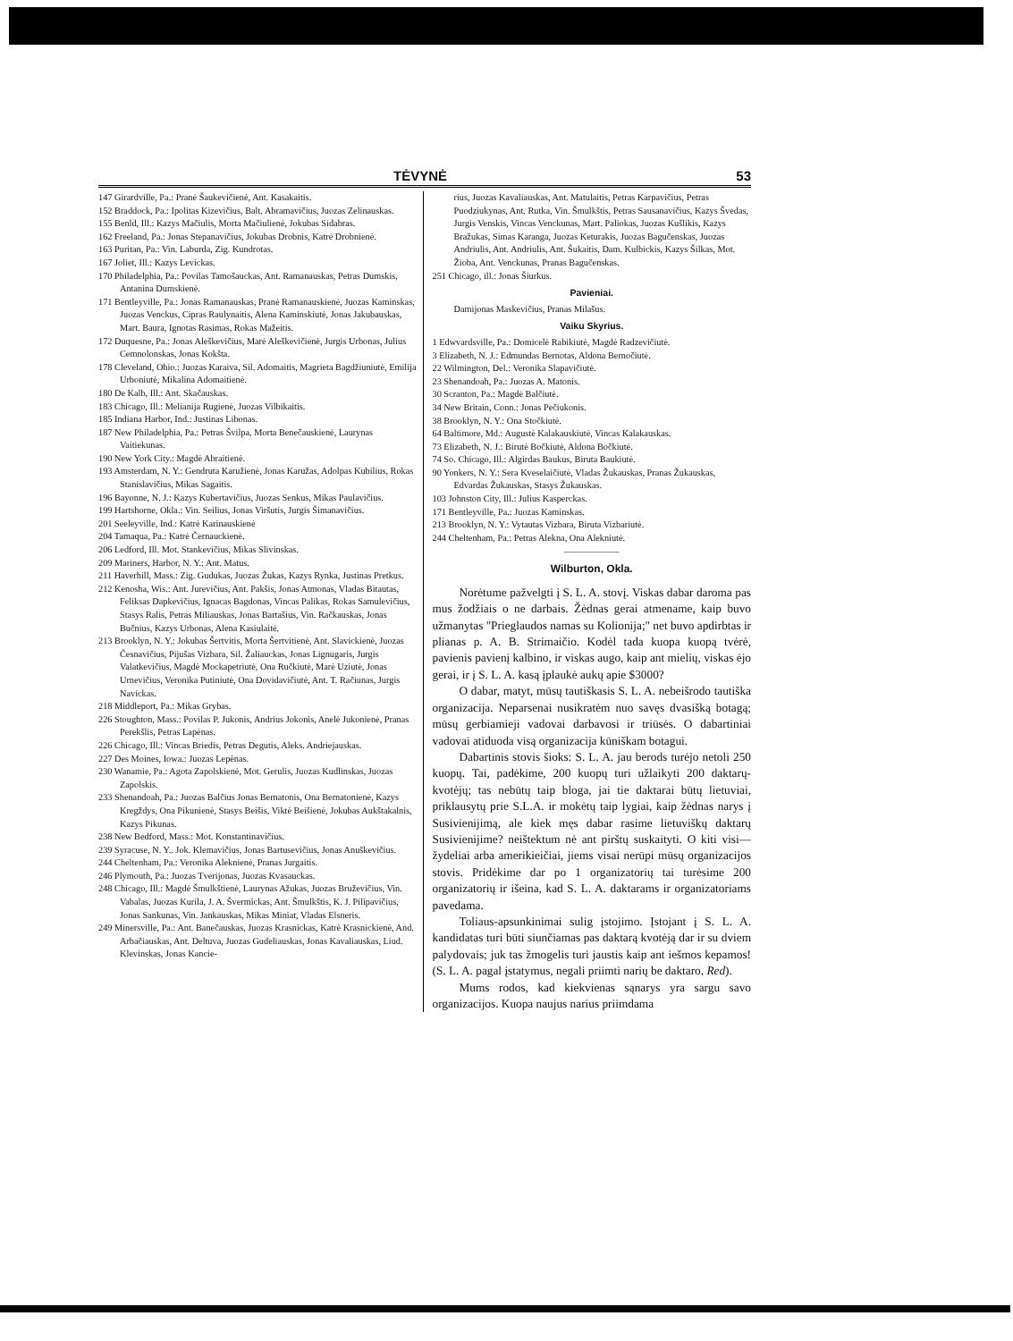TĖVYNĖ 53
147 Girardville, Pa.: Pranė Šaukevičienė, Ant. Kasakaitis.
152 Braddock, Pa.: Ipolitas Kizevičius, Balt. Abramavičius, Juozas Zelinauskas.
155 Benld, Ill.: Kazys Mačiulis, Morta Mačiulienė, Jokubas Sidabras.
162 Freeland, Pa.: Jonas Stepanavičius, Jokubas Drobnis, Katrė Drobnienė.
163 Puritan, Pa.: Vin. Laburda, Zig. Kundrotas.
167 Joliet, Ill.: Kazys Levickas.
170 Philadelphia, Pa.: Povilas Tamošauckas, Ant. Ramanauskas, Petras Dumskis, Antanina Dumskienė.
171 Bentleyville, Pa.: Jonas Ramanauskas, Pranė Ramanauskienė, Juozas Kaminskas, Juozas Venckus, Cipras Raulynaitis, Alena Kaminskiutė, Jonas Jakubauskas, Mart. Baura, Ignotas Rasimas, Rokas Mažeitis.
172 Duquesne, Pa.: Jonas Aleškevičius, Marė Aleškevičienė, Jurgis Urbonas, Julius Cemnolonskas, Jonas Kokšta.
178 Cleveland, Ohio.: Juozas Karaiva, Sil. Adomaitis, Magrieta Bagdžiuniutė, Emilija Urboniutė, Mikalina Adomaitienė.
180 De Kalb, Ill.: Ant. Skačauskas.
183 Chicago, Ill.: Melianija Rugienė, Juozas Vilbikaitis.
185 Indiana Harbor, Ind.: Justinas Libonas.
187 New Philadelphia, Pa.: Petras Švilpa, Morta Benečauskienė, Laurynas Vaitiekunas.
190 New York City.: Magdė Abraitienė.
193 Amsterdam, N. Y.: Gendruta Karužienė, Jonas Karužas, Adolpas Kubilius, Rokas Stanislavičius, Mikas Sagaitis.
196 Bayonne, N. J.: Kazys Kubertavičius, Juozas Senkus, Mikas Paulavičius.
199 Hartshorne, Okla.: Vin. Seilius, Jonas Viršutis, Jurgis Šimanavičius.
201 Seeleyville, Ind.: Katrė Karinauskienė
204 Tamaqua, Pa.: Katrė Černauckienė.
206 Ledford, Ill. Mot. Stankevičius, Mikas Slivinskas.
209 Mariners, Harbor, N. Y.: Ant. Matus.
211 Haverhill, Mass.: Zig. Gudukas, Juozas Žukas, Kazys Rynka, Justinas Pretkus.
212 Kenosha, Wis.: Ant. Jurevičius, Ant. Pakšis, Jonas Atmonas, Vladas Bitautas, Feliksas Dapkevičius, Ignacas Bagdonas, Vincas Palikas, Rokas Samulevičius, Stasys Ralis, Petras Miliauskas, Jonas Bartašius, Vin. Račkauskas, Jonas Bučnius, Kazys Urbonas, Alena Kasiulaitė.
213 Brooklyn, N. Y.: Jokubas Šertvitis, Morta Šertvitienė, Ant. Slavickienė, Juozas Česnavičius, Pijušas Vizbara, Sil. Žaliauckas, Jonas Lignugaris, Jurgis Valatkevičius, Magdė Mockapetriutė, Ona Ručkiutė, Marė Uziutė, Jonas Urnevičius, Veronika Putiniutė, Ona Dovidavičiutė, Ant. T. Račiunas, Jurgis Navickas.
218 Middleport, Pa.: Mikas Grybas.
226 Stoughton, Mass.: Povilas P. Jukonis, Andrius Jokonis, Anelė Jukonienė, Pranas Perekšlis, Petras Lapėnas.
226 Chicago, Ill.: Vincas Briedis, Petras Degutis, Aleks. Andriejauskas.
227 Des Moines, Iowa.: Juozas Lepėnas.
230 Wanamie, Pa.: Agota Zapolskienė, Mot. Gerulis, Juozas Kudlinskas, Juozas Zapolskis.
233 Shenandoah, Pa.: Juozas Balčius Jonas Bernatonis, Ona Bernatonienė, Kazys Kregždys, Ona Pikunienė, Stasys Beišis, Viktė Beišienė, Jokubas Aukštakalnis, Kazys Pikunas.
238 New Bedford, Mass.: Mot. Konstantinavičius.
239 Syracuse, N. Y.. Jok. Klemavičius, Jonas Bartusevičius, Jonas Anuškevičius.
244 Cheltenham, Pa.: Veronika Aleknienė, Pranas Jurgaitis.
246 Plymouth, Pa.: Juozas Tverijonas, Juozas Kvasauckas.
248 Chicago, Ill.: Magdė Šmulkštienė, Laurynas Ažukas, Juozas Bruževičius, Vin. Vabalas, Juozas Kurila, J. A. Švermickas, Ant. Šmulkštis, K. J. Pilipavičius, Jonas Sankunas, Vin. Jankauskas, Mikas Miniat, Vladas Elsneris.
249 Minersville, Pa.: Ant. Banečauskas, Juozas Krasnickas, Katrė Krasnickienė, And. Arbačiauskas, Ant. Deltuva, Juozas Gudeliauskas, Jonas Kavaliauskas, Liud. Klevinskas, Jonas Kancie-
rius, Juozas Kavaliauskas, Ant. Matulaitis, Petras Karpavičius, Petras Puodziukynas, Ant. Rutka, Vin. Šmulkštis, Petras Sausanavičius, Kazys Švedas, Jurgis Venskis, Vincas Venckunas, Mart. Paliokas, Juozas Kušlikis, Kazys Bražukas, Simas Karanga, Juozas Keturakis, Juozas Bagučenskas, Juozas Andriulis, Ant. Andriulis, Ant. Šukaitis, Dam. Kulbickis, Kazys Šilkas, Mot. Žioba, Ant. Venckunas, Pranas Bagučenskas.
251 Chicago, ill.: Jonas Šiurkus.
Pavieniai.
Damijonas Maskevičius, Pranas Milašus.
Vaiku Skyrius.
1 Edwvardsville, Pa.: Domicelė Rabikiutė, Magdė Radzevičiutė.
3 Elizabeth, N. J.: Edmundas Bernotas, Aldona Bernočiutė.
22 Wilmington, Del.: Veronika Slapavičiutė.
23 Shenandoah, Pa.: Juozas A. Matonis.
30 Scranton, Pa.: Magdė Balčiutė.
34 New Britain, Conn.: Jonas Pečiukonis.
38 Brooklyn, N. Y.: Ona Stočkiutė.
64 Baltimore, Md.: Augustė Kalakauskiutė, Vincas Kalakauskas.
73 Elizabeth, N. J.: Birutė Bočkiutė, Aldona Bočkiutė.
74 So. Chicago, Ill.: Algirdas Baukus, Biruta Baukiutė.
90 Yonkers, N. Y.: Sera Kveselaičiutė, Vladas Žukauskas, Pranas Žukauskas, Edvardas Žukauskas, Stasys Žukauskas.
103 Johnston City, Ill.: Julius Kasperckas.
171 Bentleyville, Pa.: Juozas Kaminskas.
213 Brooklyn, N. Y.: Vytautas Vizbara, Biruta Vizbariutė.
244 Cheltenham, Pa.: Petras Alekna, Ona Alekniutė.
Wilburton, Okla.
Norėtume pažvelgti į S. L. A. stovį. Viskas dabar daroma pas mus žodžiais o ne darbais. Žėdnas gerai atmename, kaip buvo užmanytas "Prieglaudos namas su Kolionija;" net buvo apdirbtas ir plianas p. A. B. Strimaičio. Kodėl tada kuopa kuopą tvėrė, pavienis pavienį kalbino, ir viskas augo, kaip ant mielių, viskas ėjo gerai, ir į S. L. A. kasą įplaukė aukų apie $3000?
O dabar, matyt, mūsų tautiškasis S. L. A. nebeišrodo tautiška organizacija. Neparsenai nusikratėm nuo savęs dvasišką botagą; mūsų gerbiamieji vadovai darbavosi ir triūsės. O dabartiniai vadovai atiduoda visą organizacija kūniškam botagui.
Dabartinis stovis šioks: S. L. A. jau berods turėjo netoli 250 kuopų. Tai, padėkime, 200 kuopų turi užlaikyti 200 daktarų-kvotėjų; tas nebūtų taip bloga, jai tie daktarai būtų lietuviai, priklausytų prie S.L.A. ir mokėtų taip lygiai, kaip žėdnas narys į Susivienijimą, ale kiek męs dabar rasime lietuviškų daktarų Susivienijime? neištektum nė ant pirštų suskaityti. O kiti visi—žydeliai arba amerikieičiai, jiems visai nerūpi mūsų organizacijos stovis. Pridėkime dar po 1 organizatorių tai turėsime 200 organizatorių ir išeina, kad S. L. A. daktarams ir organizatoriams pavedama.
Toliaus-apsunkinimai sulig įstojimo. Įstojant į S. L. A. kandidatas turi būti siunčiamas pas daktarą kvotėją dar ir su dviem palydovais; juk tas žmogelis turi jaustis kaip ant iešmos kepamos! (S. L. A. pagal įstatymus, negali priimti narių be daktaro. Red).
Mums rodos, kad kiekvienas sąnarys yra sargu savo organizacijos. Kuopa naujus narius priimdama